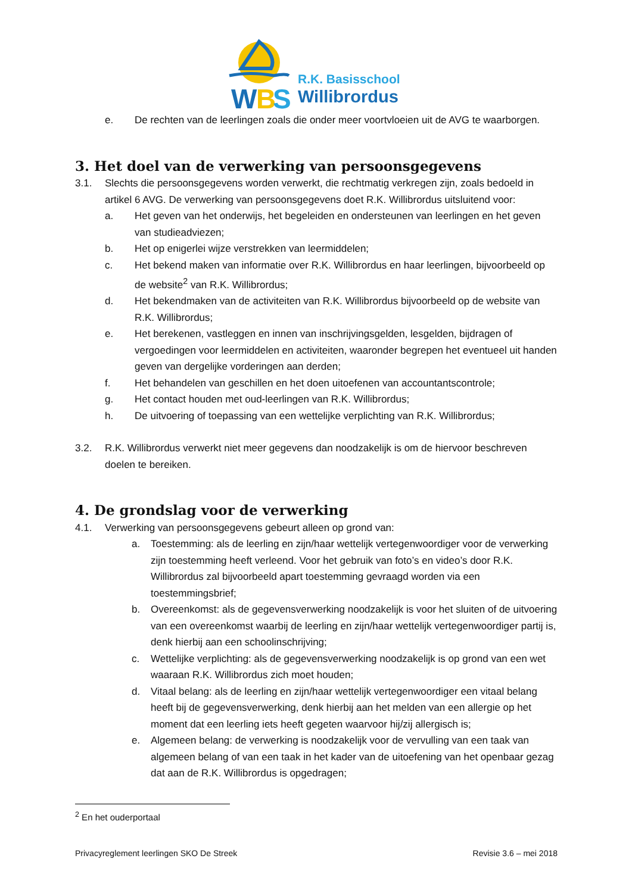W
B
S
R.K. Basisschool
Willibrordus
e. De rechten van de leerlingen zoals die onder meer voortvloeien uit de AVG te waarborgen.
3. Het doel van de verwerking van persoonsgegevens
3.1. Slechts die persoonsgegevens worden verwerkt, die rechtmatig verkregen zijn, zoals bedoeld in artikel 6 AVG. De verwerking van persoonsgegevens doet R.K. Willibrordus uitsluitend voor:
a. Het geven van het onderwijs, het begeleiden en ondersteunen van leerlingen en het geven van studieadviezen;
b. Het op enigerlei wijze verstrekken van leermiddelen;
c. Het bekend maken van informatie over R.K. Willibrordus en haar leerlingen, bijvoorbeeld op de website<sup>2</sup> van R.K. Willibrordus;
d. Het bekendmaken van de activiteiten van R.K. Willibrordus bijvoorbeeld op de website van R.K. Willibrordus;
e. Het berekenen, vastleggen en innen van inschrijvingsgelden, lesgelden, bijdragen of vergoedingen voor leermiddelen en activiteiten, waaronder begrepen het eventueel uit handen geven van dergelijke vorderingen aan derden;
f. Het behandelen van geschillen en het doen uitoefenen van accountantscontrole;
g. Het contact houden met oud-leerlingen van R.K. Willibrordus;
h. De uitvoering of toepassing van een wettelijke verplichting van R.K. Willibrordus;
3.2. R.K. Willibrordus verwerkt niet meer gegevens dan noodzakelijk is om de hiervoor beschreven doelen te bereiken.
4. De grondslag voor de verwerking
4.1. Verwerking van persoonsgegevens gebeurt alleen op grond van:
a. Toestemming: als de leerling en zijn/haar wettelijk vertegenwoordiger voor de verwerking zijn toestemming heeft verleend. Voor het gebruik van foto’s en video’s door R.K. Willibrordus zal bijvoorbeeld apart toestemming gevraagd worden via een toestemmingsbrief;
b. Overeenkomst: als de gegevensverwerking noodzakelijk is voor het sluiten of de uitvoering van een overeenkomst waarbij de leerling en zijn/haar wettelijk vertegenwoordiger partij is, denk hierbij aan een schoolinschrijving;
c. Wettelijke verplichting: als de gegevensverwerking noodzakelijk is op grond van een wet waaraan R.K. Willibrordus zich moet houden;
d. Vitaal belang: als de leerling en zijn/haar wettelijk vertegenwoordiger een vitaal belang heeft bij de gegevensverwerking, denk hierbij aan het melden van een allergie op het moment dat een leerling iets heeft gegeten waarvoor hij/zij allergisch is;
e. Algemeen belang: de verwerking is noodzakelijk voor de vervulling van een taak van algemeen belang of van een taak in het kader van de uitoefening van het openbaar gezag dat aan de R.K. Willibrordus is opgedragen;
<sup>2</sup> En het ouderportaal
Privacyreglement leerlingen SKO De Streek Revisie 3.6 – mei 2018